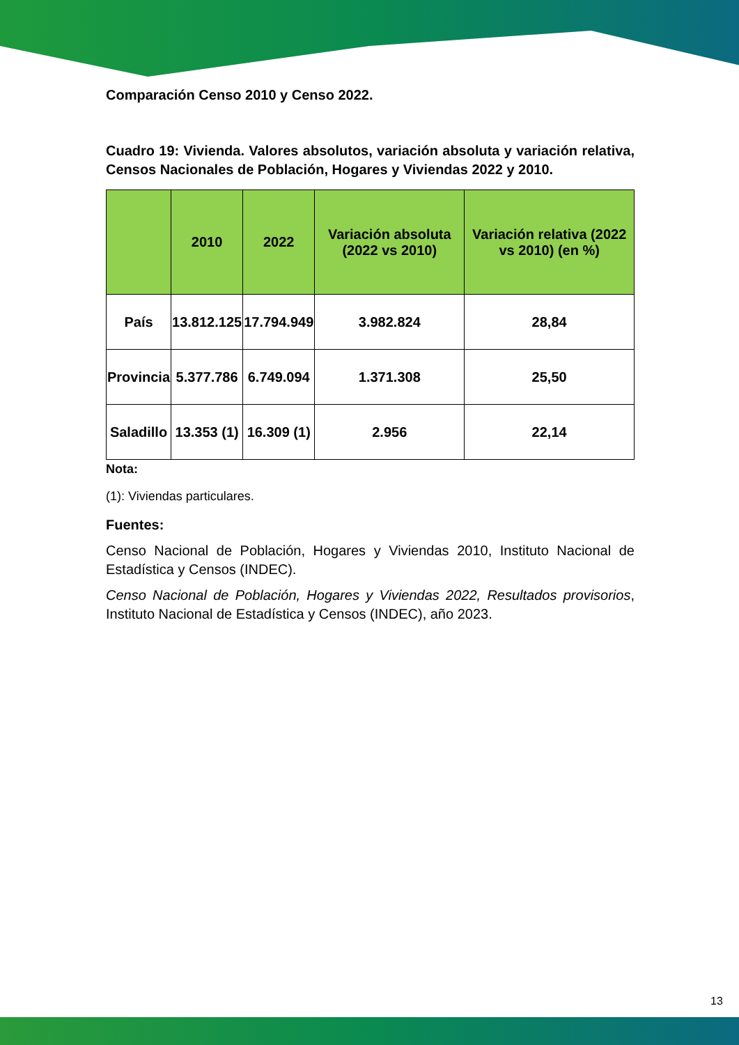Comparación Censo 2010 y Censo 2022.
Cuadro 19: Vivienda. Valores absolutos, variación absoluta y variación relativa, Censos Nacionales de Población, Hogares y Viviendas 2022 y 2010.
| | 2010 | 2022 | Variación absoluta (2022 vs 2010) | Variación relativa (2022 vs 2010) (en %) |
| --- | --- | --- | --- | --- |
| País | 13.812.125 | 17.794.949 | 3.982.824 | 28,84 |
| Provincia | 5.377.786 | 6.749.094 | 1.371.308 | 25,50 |
| Saladillo | 13.353 (1) | 16.309 (1) | 2.956 | 22,14 |
Nota:
(1): Viviendas particulares.
Fuentes:
Censo Nacional de Población, Hogares y Viviendas 2010, Instituto Nacional de Estadística y Censos (INDEC).
Censo Nacional de Población, Hogares y Viviendas 2022, Resultados provisorios, Instituto Nacional de Estadística y Censos (INDEC), año 2023.
13